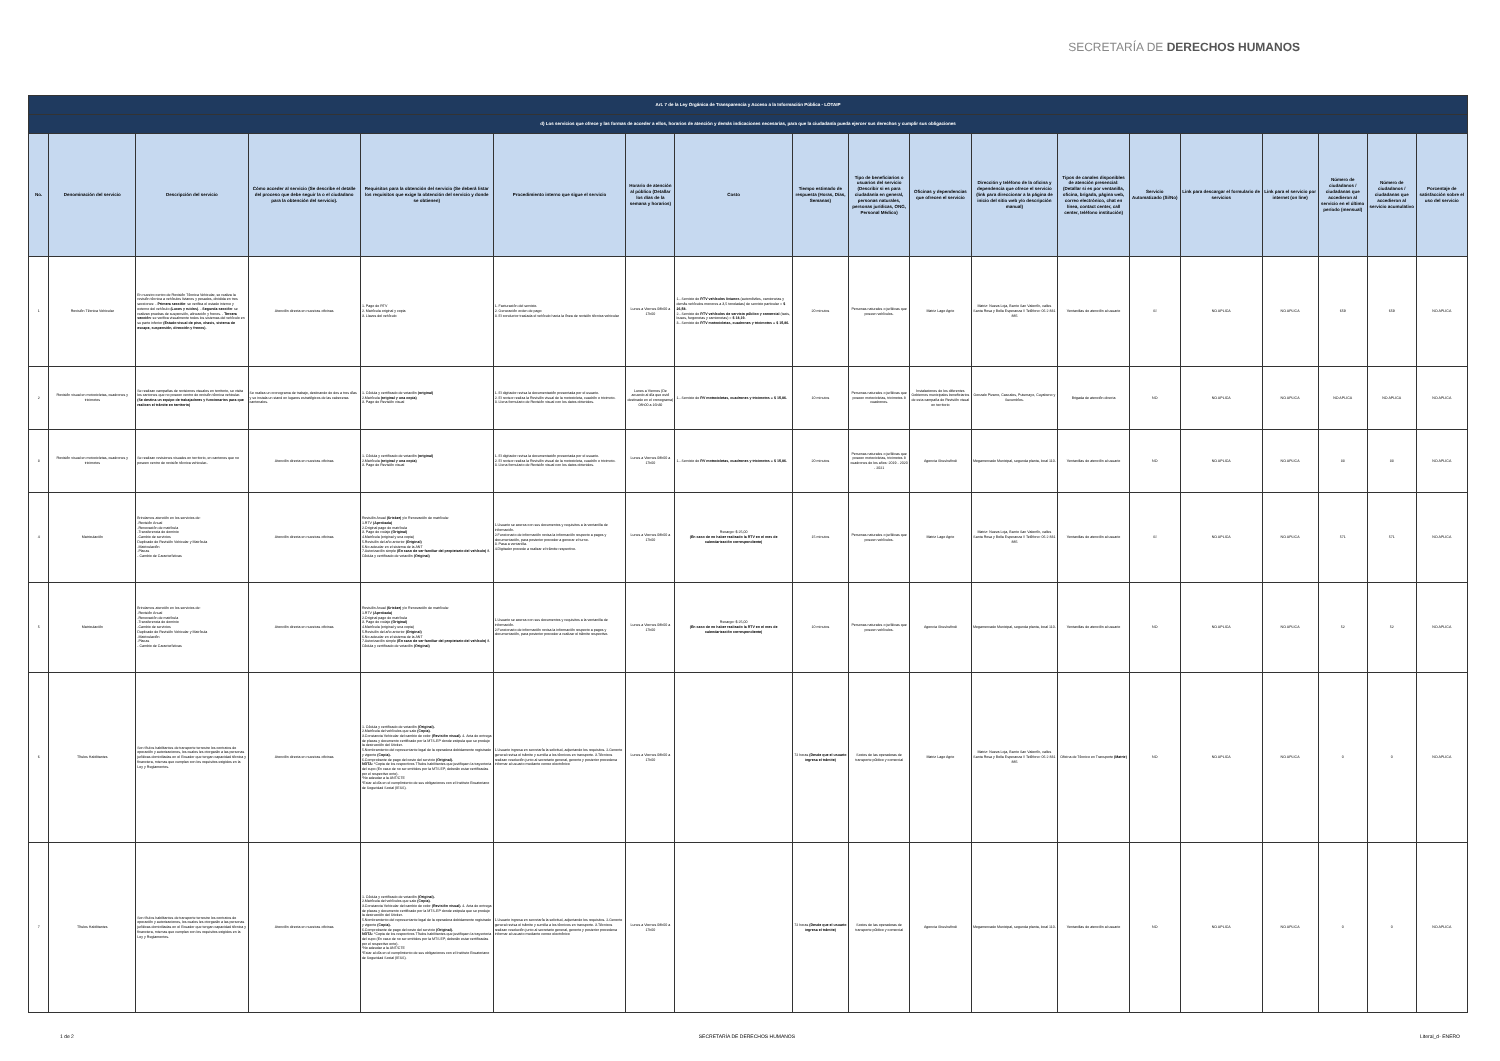SECRETARÍA DE DERECHOS HUMANOS
| Art. 7 de la Ley Orgánica de Transparencia y Acceso a la Información Pública - LOTAIP | | | | | | | | | | | | | | | | | | |
| --- | --- | --- | --- | --- | --- | --- | --- | --- | --- | --- | --- | --- | --- | --- | --- | --- | --- | --- |
| d) Los servicios que ofrece y las formas de acceder a ellos, horarios de atención y demás indicaciones necesarias, para que la ciudadanía pueda ejercer sus derechos y cumplir sus obligaciones | | | | | | | | | | | | | | | | | | |
| No. | Denominación del servicio | Descripción del servicio | Cómo acceder al servicio (Se describe el detalle del proceso que debe seguir la o el ciudadano para la obtención del servicio). | Requisitos para la obtención del servicio (Se deberá listar los requisitos que exige la obtención del servicio y donde se obtienen) | Procedimiento interno que sigue el servicio | Horario de atención al público (Detallar los días de la semana y horarios) | Costo | Tiempo estimado de respuesta (Horas, Días, Semanas) | Tipo de beneficiarios o usuarios del servicio (Describir si es para ciudadanía en general, personas naturales, personas jurídicas, ONG, Personal Médico) | Oficinas y dependencias que ofrecen el servicio | Dirección y teléfono de la oficina y dependencia que ofrece el servicio (link para direccionar a la página de inicio del sitio web y/o descripción manual) | Tipos de canales disponibles de atención presencial: (Detallar si es por ventanilla, oficina, brigada, página web, correo electrónico, chat en línea, contact center, call center, teléfono institución) | Servicio Automatizado (Si/No) | Link para descargar el formulario de servicios | Link para el servicio por internet (on line) | Número de ciudadanos / ciudadanas que accedieron al servicio en el último período (mensual) | Número de ciudadanos / ciudadanas que accedieron al servicio acumulativo | Porcentaje de satisfacción sobre el uso del servicio |
| 1 | Revisión Técnica Vehicular | En nuestro centro de Revisión Técnica Vehicular, se realiza la revisión técnica a vehículos livianos y pesados, dividida en tres secciones: - Primera sección : se verifica el estado interno y externo del vehículo (Luces y ruidos) . - Segunda sección : se realizan pruebas de suspensión, alineación y frenos. - Tercera sección : se verifica visualmente todos los sistemas del vehículo en su parte inferior (Estado visual de piso, chasis, sistema de escape, suspensión, dirección y frenos). | Atención directa en nuestras oficinas | 1. Pago de RTV 2. Matrícula original y copia 3. Llaves del vehículo | 1. Facturación del servicio. 2. Generación orden de pago 3. El conductor traslada el vehículo hacia la línea de revisión técnica vehicular | Lunes a Viernes 08h00 a 17h00 | 1.- Servicio de RTV vehículos livianos (automóviles, camionetas y demás vehículos menores a 3,5 toneladas) de servicio particular = $ 26,58. 2.- Servicio de RTV vehículos de servicio público y comercial (taxis, buses, furgonetas y camionetas) = $ 18,19. 3.- Servicio de RTV motocicletas, cuadrones y tricimotos = $ 15,86. | 20 minutos | Personas naturales o jurídicas que poseen vehículos. | Matriz Lago Agrio | Matriz: Nueva Loja, Barrio San Valentín, calles Santa Rosa y Bella Esperanza // Teléfono: 06 2 831 885 | Ventanillas de atención al usuario | SÍ | NO APLICA | NO APLICA | 659 | 659 | NO APLICA |
| 2 | Revisión visual en motocicletas, cuadrones y tricimotos | Se realizan campañas de revisiones visuales en territorio, se visita los cantones que no poseen centro de revisión técnica vehicular. (Se destina un equipo de trabajadores y funcionarios para que realicen el trámite en territorio) | Se realiza un cronograma de trabajo, destinando de dos a tres días y se instala un stand en lugares estratégicos de las cabeceras cantonales. | 1. Cédula y certificado de votación (original) 2.Matrícula (original y una copia) 3. Pago de Revisión visual | 1. El digitador revisa la documentación presentada por el usuario. 2. El revisor realiza la Revisión visual de la motocicleta, cuadrón o tricimoto. 3. Llena formulario de Revisión visual con los datos obtenidos. | Lunes a Viernes (De acuerdo al día que esté destinado en el cronograma) 08h00 a 16h30 | 1.- Servicio de RV motocicletas, cuadrones y tricimotos = $ 15,86. | 10 minutos | Personas naturales o jurídicas que poseen motocicletas, tricimotos ó cuadrones. | Instalaciones de los diferentes Gobiernos municipales beneficiarios de esta campaña de Revisión visual en territorio | Gonzalo Pizarro, Cascales, Putumayo, Cuyabeno y Sucumbíos. | Brigada de atención directa | NO | NO APLICA | NO APLICA | NO APLICA | NO APLICA | NO APLICA |
| 3 | Revisión visual en motocicletas, cuadrones y tricimotos | Se realizan revisiones visuales en territorio, en cantones que no poseen centro de revisión técnica vehicular.. | Atención directa en nuestras oficinas | 1. Cédula y certificado de votación (original) 2.Matrícula (original y una copia) 3. Pago de Revisión visual | 1. El digitador revisa la documentación presentada por el usuario. 2. El revisor realiza la Revisión visual de la motocicleta, cuadrón o tricimoto. 3. Llena formulario de Revisión visual con los datos obtenidos. | Lunes a Viernes 08h00 a 17h00 | 1.- Servicio de RV motocicletas, cuadrones y tricimotos = $ 15,86. | 20 minutos | Personas naturales o jurídicas que poseen motocicletas, tricimotos ó cuadrones de los años: 2019 - 2020 - 2021 | Agencia Shushufindi | Megamercado Municipal, segunda planta, local 110. | Ventanillas de atención al usuario | NO | NO APLICA | NO APLICA | 33 | 33 | NO APLICA |
| 4 | Matriculación | Brindamos atención en los servicios de: -Revisión Anual -Renovación de matrícula -Transferencia de dominio -Cambio de servicios Duplicado de Revisión Vehicular y Matrícula -Matriculación -Placas - Cambio de Características | Atención directa en nuestras oficinas | Revisión Anual (Sricker) y/o Renovación de matrícula: 1.RTV (Aprobada) 2.Original pago de matrícula 3. Pago de rodaje (Original) 4.Matrícula (original y una copia) 5.Revisión del año anterior (Original) 6.No adeudar en el sistema de la ANT 7.Autorización simple (En caso de ser familiar del propietario del vehículo) 8. Cédula y certificado de votación (Original) | 1.Usuario se acerca con sus documentos y requisitos a la ventanilla de información. 2.Funcionario de información revisa la información respecto a pagos y documentación, para posterior proceder a generar el turno. 3. Pasa a ventanilla. 4.Digitador procede a realizar el trámite respectivo. | Lunes a Viernes 08h00 a 17h00 | Recargo: $ 25,00 (En caso de no haber realizado la RTV en el mes de calendarización correspondiente) | 15 minutos | Personas naturales o jurídicas que poseen vehículos. | Matriz Lago Agrio | Matriz: Nueva Loja, Barrio San Valentín, calles Santa Rosa y Bella Esperanza // Teléfono: 06 2 831 885 | Ventanillas de atención al usuario | SÍ | NO APLICA | NO APLICA | 571 | 571 | NO APLICA |
| 5 | Matriculación | Brindamos atención en los servicios de: -Revisión Anual -Renovación de matrícula -Transferencia de dominio -Cambio de servicios Duplicado de Revisión Vehicular y Matrícula -Matriculación -Placas - Cambio de Características | Atención directa en nuestras oficinas | Revisión Anual (Sricker) y/o Renovación de matrícula: 1.RTV (Aprobada) 2.Original pago de matrícula 3. Pago de rodaje (Original) 4.Matrícula (original y una copia) 5.Revisión del año anterior (Original) 6.No adeudar en el sistema de la ANT 7.Autorización simple (En caso de ser familiar del propietario del vehículo) 8. Cédula y certificado de votación (Original) | 1.Usuario se acerca con sus documentos y requisitos a la ventanilla de información. 2.Funcionario de información revisa la información respecto a pagos y documentación, para posterior proceder a realizar el trámite respectivo. | Lunes a Viernes 08h00 a 17h00 | Recargo: $ 25,00 (En caso de no haber realizado la RTV en el mes de calendarización correspondiente) | 10 minutos | Personas naturales o jurídicas que poseen vehículos. | Agencia Shushufindi | Megamercado Municipal, segunda planta, local 110. | Ventanillas de atención al usuario | NO | NO APLICA | NO APLICA | 52 | 52 | NO APLICA |
| 6 | Títulos Habilitantes | Son títulos habilitantes de transporte terrestre los contratos de operación y autorizaciones, los cuales les otorgarán a las personas jurídicas domiciliadas en el Ecuador que tengan capacidad técnica y financiera, mismas que cumplan con los requisitos exigidos en la Ley y Reglamentos. | Atención directa en nuestras oficinas | 1. Cédula y certificado de votación (Original). 2.Matrícula del vehículos que sale (Copia). 3.Constancia Vehicular del cambio de color (Revisión visual). 4. Acta de entrega de placas y documento certificado por la MTS-EP donde estipula que se produjo la destrucción del Sticker. 5.Nombramiento del representante legal de la operadora debidamente registrado y vigente (Copia). 6.Comprobante de pago del costo del servicio (Original). NOTA: *Copia de los respectivos Títulos habilitantes que justifiquen la trayectoria del cupo (En caso de no ser emitidos por la MTS EP, deberán estar certificadas por el respectivo ente). *No adeudar a la ANT/CTE *Estar al día en el cumplimiento de sus obligaciones con el Instituto Ecuatoriano de Seguridad Social (IESS). | 1.Usuario ingresa en secretaría la solicitud, adjuntando los requisitos. 2.Gerente general revisa el trámite y sumilla a los técnicos en transporte. 3.Técnicos realizan resolución junto al secretario general, gerente y posterior procedena informar al usuario mediante correo electrónico | Lunes a Viernes 08h00 a 17h00 | | 72 horas (Desde que el usuario ingresa el trámite) | Socios de las operadoras de transporte público y comercial | Matriz Lago Agrio | Matriz: Nueva Loja, Barrio San Valentín, calles Santa Rosa y Bella Esperanza // Teléfono: 06 2 831 885 | Oficina de Técnico en Transporte (Matriz) | NO | NO APLICA | NO APLICA | 0 | 0 | NO APLICA |
| 7 | Títulos Habilitantes | Son títulos habilitantes de transporte terrestre los contratos de operación y autorizaciones, los cuales les otorgarán a las personas jurídicas domiciliadas en el Ecuador que tengan capacidad técnica y financiera, mismas que cumplan con los requisitos exigidos en la Ley y Reglamentos. | Atención directa en nuestras oficinas | 1. Cédula y certificado de votación (Original). 2.Matrícula del vehículos que sale (Copia). 3.Constancia Vehicular del cambio de color (Revisión visual). 4. Acta de entrega de placas y documento certificado por la MTS-EP donde estipula que se produjo la destrucción del Sticker. 5.Nombramiento del representante legal de la operadora debidamente registrado y vigente (Copia). 6.Comprobante de pago del costo del servicio (Original). NOTA: *Copia de los respectivos Títulos habilitantes que justifiquen la trayectoria del cupo (En caso de no ser emitidos por la MTS EP, deberán estar certificadas por el respectivo ente). *No adeudar a la ANT/CTE *Estar al día en el cumplimiento de sus obligaciones con el Instituto Ecuatoriano de Seguridad Social (IESS). | 1.Usuario ingresa en secretaría la solicitud, adjuntando los requisitos. 2.Gerente general revisa el trámite y sumilla a los técnicos en transporte. 3.Técnicos realizan resolución junto al secretario general, gerente y posterior procedena informar al usuario mediante correo electrónico | Lunes a Viernes 08h00 a 17h00 | | 72 horas (Desde que el usuario ingresa el trámite) | Socios de las operadoras de transporte público y comercial | Agencia Shushufindi | Megamercado Municipal, segunda planta, local 110. | Ventanillas de atención al usuario | NO | NO APLICA | NO APLICA | 0 | 0 | NO APLICA |
1 de 2 SECRETARÍA DE DERECHOS HUMANOS Literal_d- ENERO